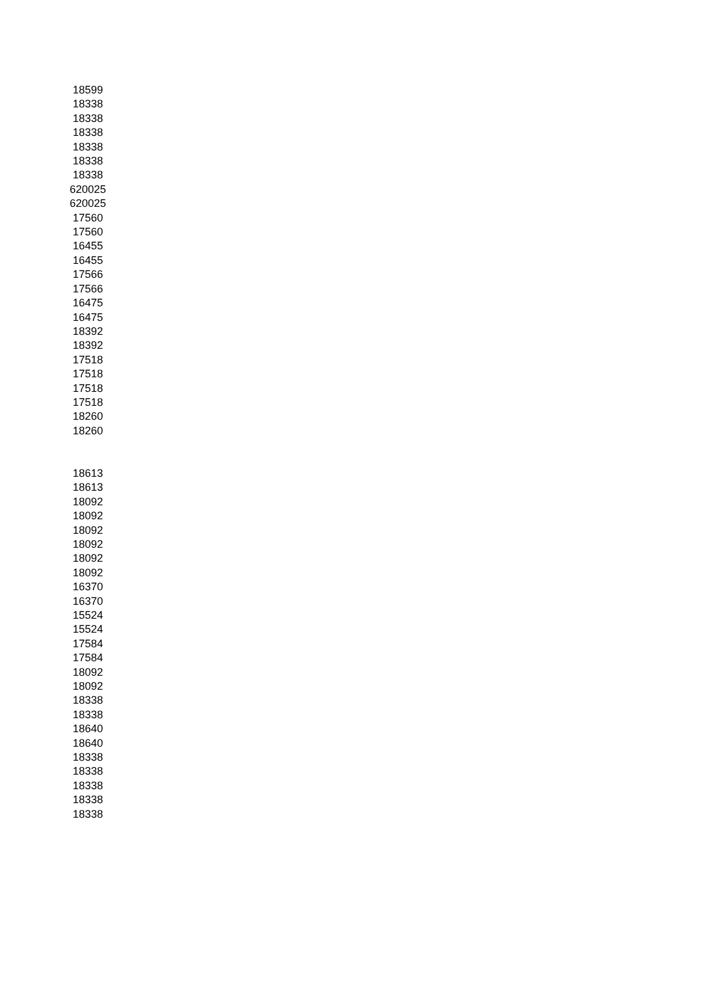| 18599 |
| 18338 |
| 18338 |
| 18338 |
| 18338 |
| 18338 |
| 18338 |
| 620025 |
| 620025 |
| 17560 |
| 17560 |
| 16455 |
| 16455 |
| 17566 |
| 17566 |
| 16475 |
| 16475 |
| 18392 |
| 18392 |
| 17518 |
| 17518 |
| 17518 |
| 17518 |
| 18260 |
| 18260 |
| 18613 |
| 18613 |
| 18092 |
| 18092 |
| 18092 |
| 18092 |
| 18092 |
| 18092 |
| 16370 |
| 16370 |
| 15524 |
| 15524 |
| 17584 |
| 17584 |
| 18092 |
| 18092 |
| 18338 |
| 18338 |
| 18640 |
| 18640 |
| 18338 |
| 18338 |
| 18338 |
| 18338 |
| 18338 |